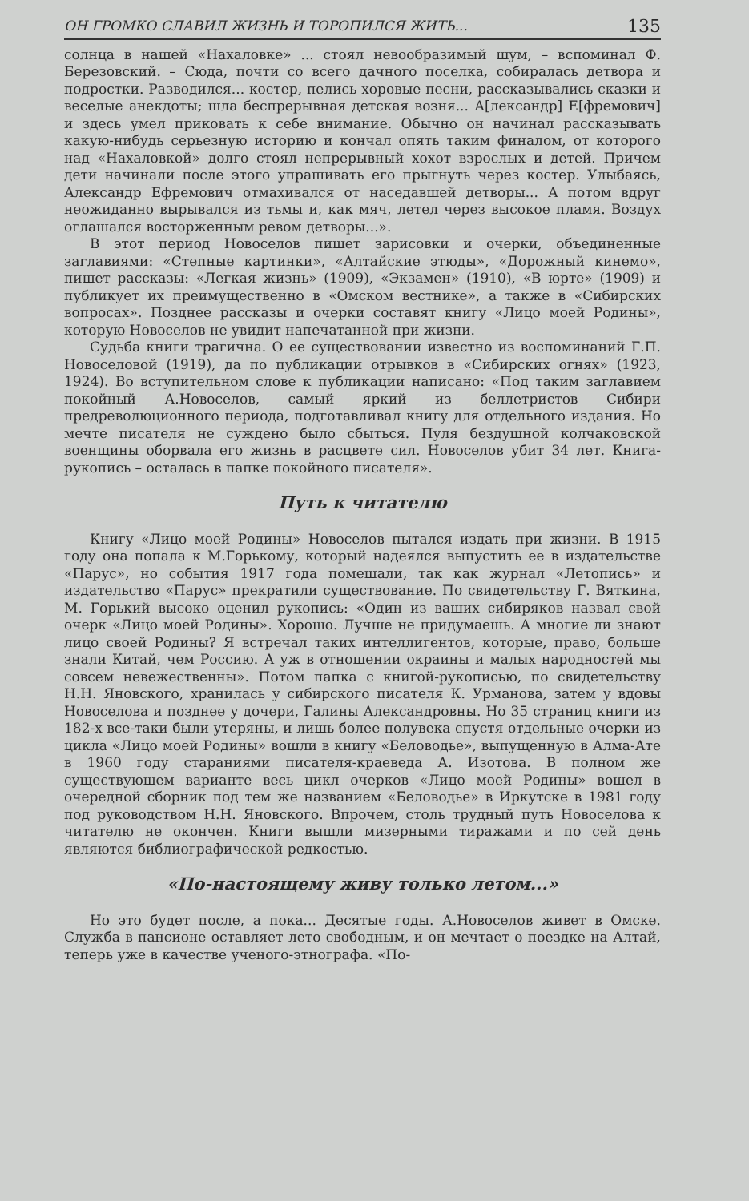ОН ГРОМКО СЛАВИЛ ЖИЗНЬ И ТОРОПИЛСЯ ЖИТЬ... 135
солнца в нашей «Нахаловке» ... стоял невообразимый шум, – вспоминал Ф. Березовский. – Сюда, почти со всего дачного поселка, собиралась детвора и подростки. Разводился... костер, пелись хоровые песни, рассказывались сказки и веселые анекдоты; шла беспрерывная детская возня... А[лександр] Е[фремович] и здесь умел приковать к себе внимание. Обычно он начинал рассказывать какую-нибудь серьезную историю и кончал опять таким финалом, от которого над «Нахаловкой» долго стоял непрерывный хохот взрослых и детей. Причем дети начинали после этого упрашивать его прыгнуть через костер. Улыбаясь, Александр Ефремович отмахивался от наседавшей детворы... А потом вдруг неожиданно вырывался из тьмы и, как мяч, летел через высокое пламя. Воздух оглашался восторженным ревом детворы...».
В этот период Новоселов пишет зарисовки и очерки, объединенные заглавиями: «Степные картинки», «Алтайские этюды», «Дорожный кинемо», пишет рассказы: «Легкая жизнь» (1909), «Экзамен» (1910), «В юрте» (1909) и публикует их преимущественно в «Омском вестнике», а также в «Сибирских вопросах». Позднее рассказы и очерки составят книгу «Лицо моей Родины», которую Новоселов не увидит напечатанной при жизни.
Судьба книги трагична. О ее существовании известно из воспоминаний Г.П. Новоселовой (1919), да по публикации отрывков в «Сибирских огнях» (1923, 1924). Во вступительном слове к публикации написано: «Под таким заглавием покойный А.Новоселов, самый яркий из беллетристов Сибири предреволюционного периода, подготавливал книгу для отдельного издания. Но мечте писателя не суждено было сбыться. Пуля бездушной колчаковской военщины оборвала его жизнь в расцвете сил. Новоселов убит 34 лет. Книга-рукопись – осталась в папке покойного писателя».
Путь к читателю
Книгу «Лицо моей Родины» Новоселов пытался издать при жизни. В 1915 году она попала к М.Горькому, который надеялся выпустить ее в издательстве «Парус», но события 1917 года помешали, так как журнал «Летопись» и издательство «Парус» прекратили существование. По свидетельству Г. Вяткина, М. Горький высоко оценил рукопись: «Один из ваших сибиряков назвал свой очерк «Лицо моей Родины». Хорошо. Лучше не придумаешь. А многие ли знают лицо своей Родины? Я встречал таких интеллигентов, которые, право, больше знали Китай, чем Россию. А уж в отношении окраины и малых народностей мы совсем невежественны». Потом папка с книгой-рукописью, по свидетельству Н.Н. Яновского, хранилась у сибирского писателя К. Урманова, затем у вдовы Новоселова и позднее у дочери, Галины Александровны. Но 35 страниц книги из 182-х все-таки были утеряны, и лишь более полувека спустя отдельные очерки из цикла «Лицо моей Родины» вошли в книгу «Беловодье», выпущенную в Алма-Ате в 1960 году стараниями писателя-краеведа А. Изотова. В полном же существующем варианте весь цикл очерков «Лицо моей Родины» вошел в очередной сборник под тем же названием «Беловодье» в Иркутске в 1981 году под руководством Н.Н. Яновского. Впрочем, столь трудный путь Новоселова к читателю не окончен. Книги вышли мизерными тиражами и по сей день являются библиографической редкостью.
«По-настоящему живу только летом...»
Но это будет после, а пока... Десятые годы. А.Новоселов живет в Омске. Служба в пансионе оставляет лето свободным, и он мечтает о поездке на Алтай, теперь уже в качестве ученого-этнографа. «По-